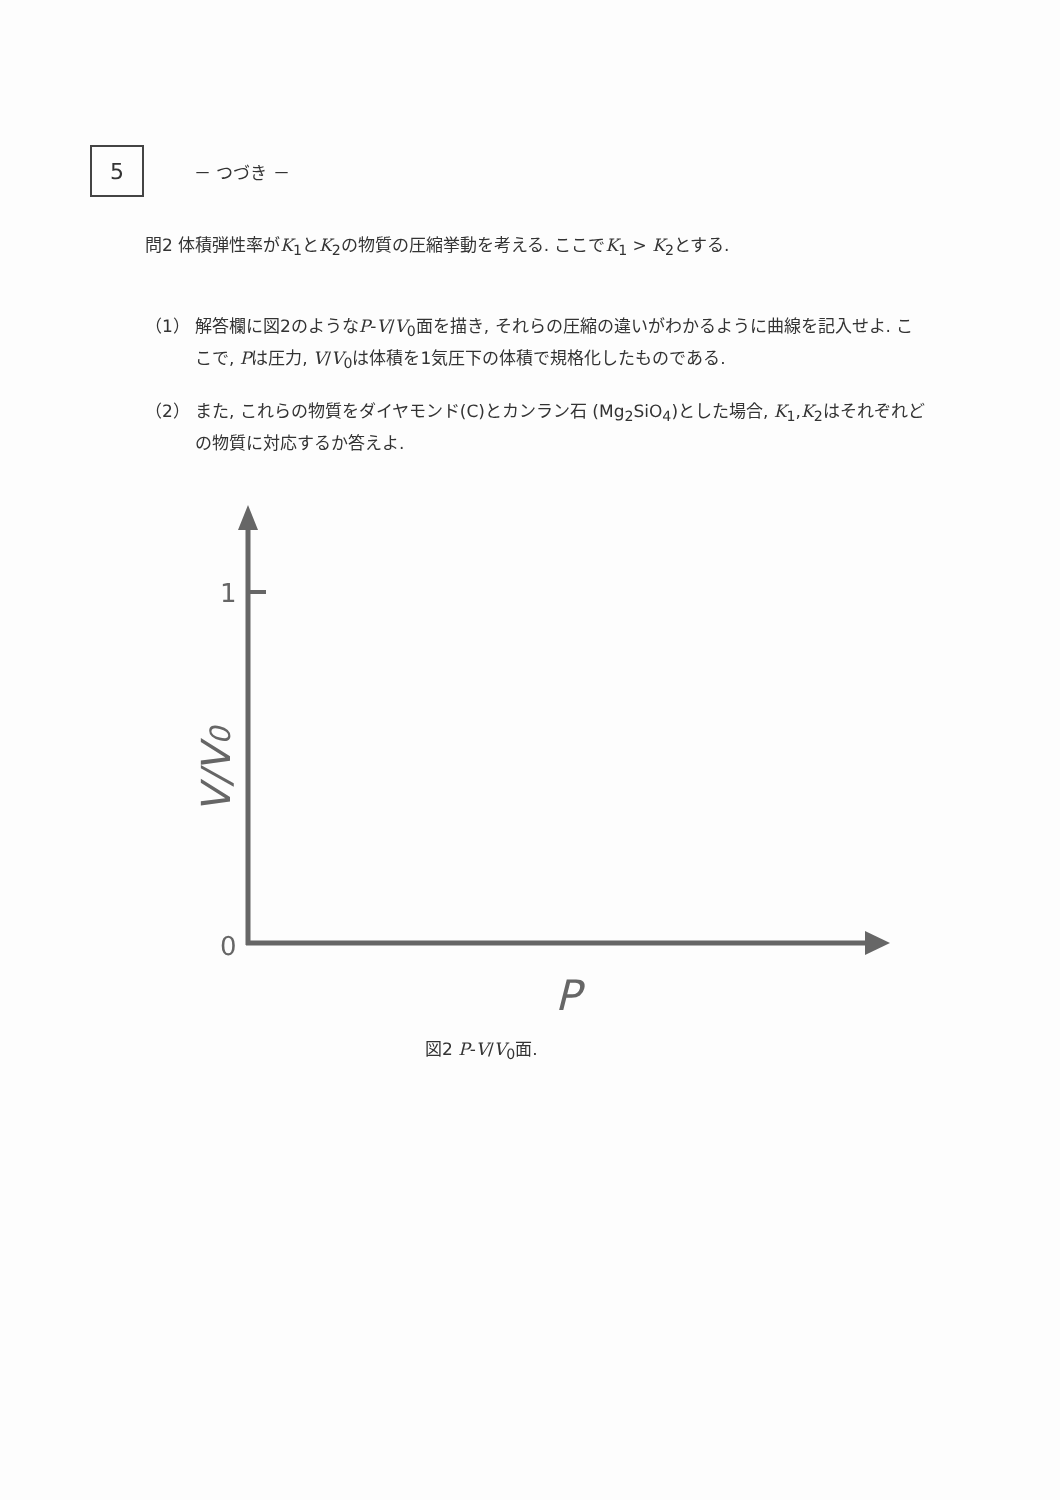5
－ つづき －
問2 体積弾性率がK<sub>1</sub>とK<sub>2</sub>の物質の圧縮挙動を考える. ここでK<sub>1</sub> > K<sub>2</sub>とする.
（1） 解答欄に図2のようなP-V/V<sub>0</sub>面を描き, それらの圧縮の違いがわかるように曲線を記入せよ. ここで, Pは圧力, V/V<sub>0</sub>は体積を1気圧下の体積で規格化したものである.
（2） また, これらの物質をダイヤモンド(C)とカンラン石 (Mg<sub>2</sub>SiO<sub>4</sub>)とした場合, K<sub>1</sub>,K<sub>2</sub>はそれぞれどの物質に対応するか答えよ.
1
0
V/V0
P
図2 P-V/V<sub>0</sub>面.